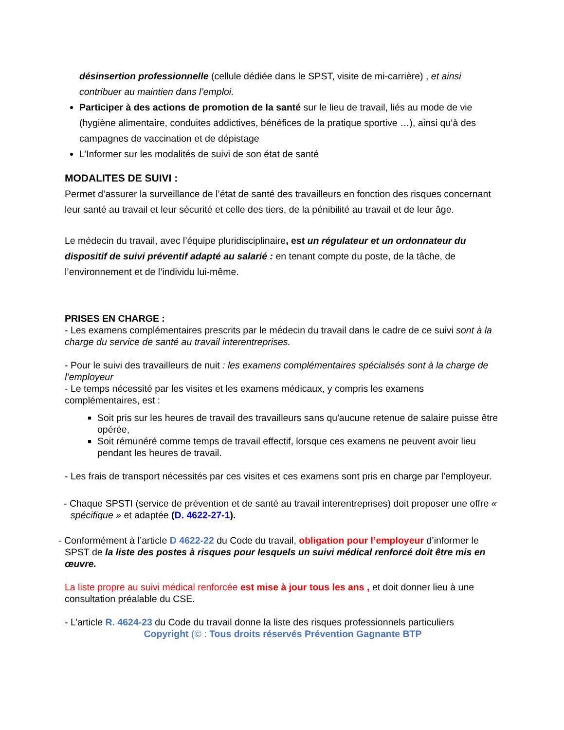désinsertion professionnelle (cellule dédiée dans le SPST, visite de mi-carrière) , et ainsi contribuer au maintien dans l’emploi.
Participer à des actions de promotion de la santé sur le lieu de travail, liés au mode de vie (hygiène alimentaire, conduites addictives, bénéfices de la pratique sportive …), ainsi qu’à des campagnes de vaccination et de dépistage
L’Informer sur les modalités de suivi de son état de santé
MODALITES DE SUIVI :
Permet d’assurer la surveillance de l’état de santé des travailleurs en fonction des risques concernant leur santé au travail et leur sécurité et celle des tiers, de la pénibilité au travail et de leur âge.
Le médecin du travail, avec l’équipe pluridisciplinaire, est un régulateur et un ordonnateur du dispositif de suivi préventif adapté au salarié : en tenant compte du poste, de la tâche, de l’environnement et de l’individu lui-même.
PRISES EN CHARGE :
- Les examens complémentaires prescrits par le médecin du travail dans le cadre de ce suivi sont à la charge du service de santé au travail interentreprises.
- Pour le suivi des travailleurs de nuit : les examens complémentaires spécialisés sont à la charge de l’employeur
- Le temps nécessité par les visites et les examens médicaux, y compris les examens complémentaires, est :
Soit pris sur les heures de travail des travailleurs sans qu'aucune retenue de salaire puisse être opérée,
Soit rémunéré comme temps de travail effectif, lorsque ces examens ne peuvent avoir lieu pendant les heures de travail.
- Les frais de transport nécessités par ces visites et ces examens sont pris en charge par l'employeur.
- Chaque SPSTI (service de prévention et de santé au travail interentreprises) doit proposer une offre « spécifique » et adaptée (D. 4622-27-1).
- Conformément à l’article D 4622-22 du Code du travail, obligation pour l’employeur d’informer le SPST de la liste des postes à risques pour lesquels un suivi médical renforcé doit être mis en œuvre.
La liste propre au suivi médical renforcée est mise à jour tous les ans , et doit donner lieu à une consultation préalable du CSE.
- L’article R. 4624-23 du Code du travail donne la liste des risques professionnels particuliers
Copyright (© : Tous droits réservés Prévention Gagnante BTP